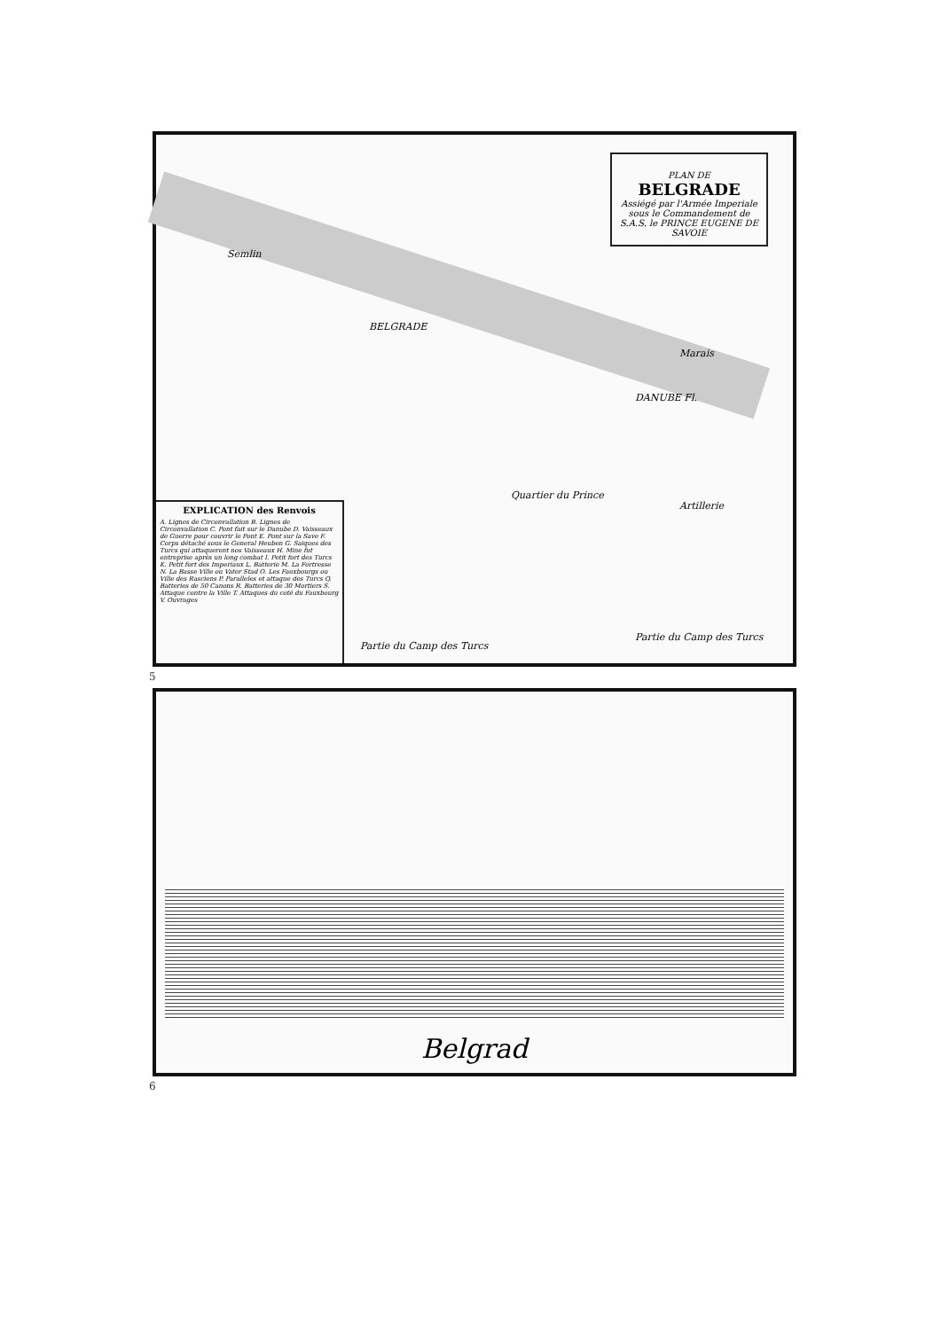PLAN DE
BELGRADE
Assiégé par l'Armée Imperiale sous le Commandement de S.A.S. le PRINCE EUGENE DE SAVOIE
BELGRADE
DANUBE Fl.
Semlin
Quartier du Prince
Artillerie
Marais
Partie du Camp des Turcs
Partie du Camp des Turcs
EXPLICATION des Renvois
A. Lignes de Circonvallation B. Lignes de Circonvallation C. Pont fait sur le Danube D. Vaisseaux de Guerre pour couvrir le Pont E. Pont sur la Save F. Corps détaché sous le General Heuben G. Saiques des Turcs qui attaquerent nos Vaisseaux H. Mine fut entreprise après un long combat I. Petit fort des Turcs K. Petit fort des Imperiaux L. Batterie M. La Fortresse N. La Basse Ville ou Vater Stad O. Les Fauxbourgs ou Ville des Rasciens P. Paralleles et attaque des Turcs Q. Batteries de 50 Canons R. Batteries de 30 Mortiers S. Attaque contre la Ville T. Attaques du coté du Fauxbourg V. Ouvrages
5
Belgrad
6